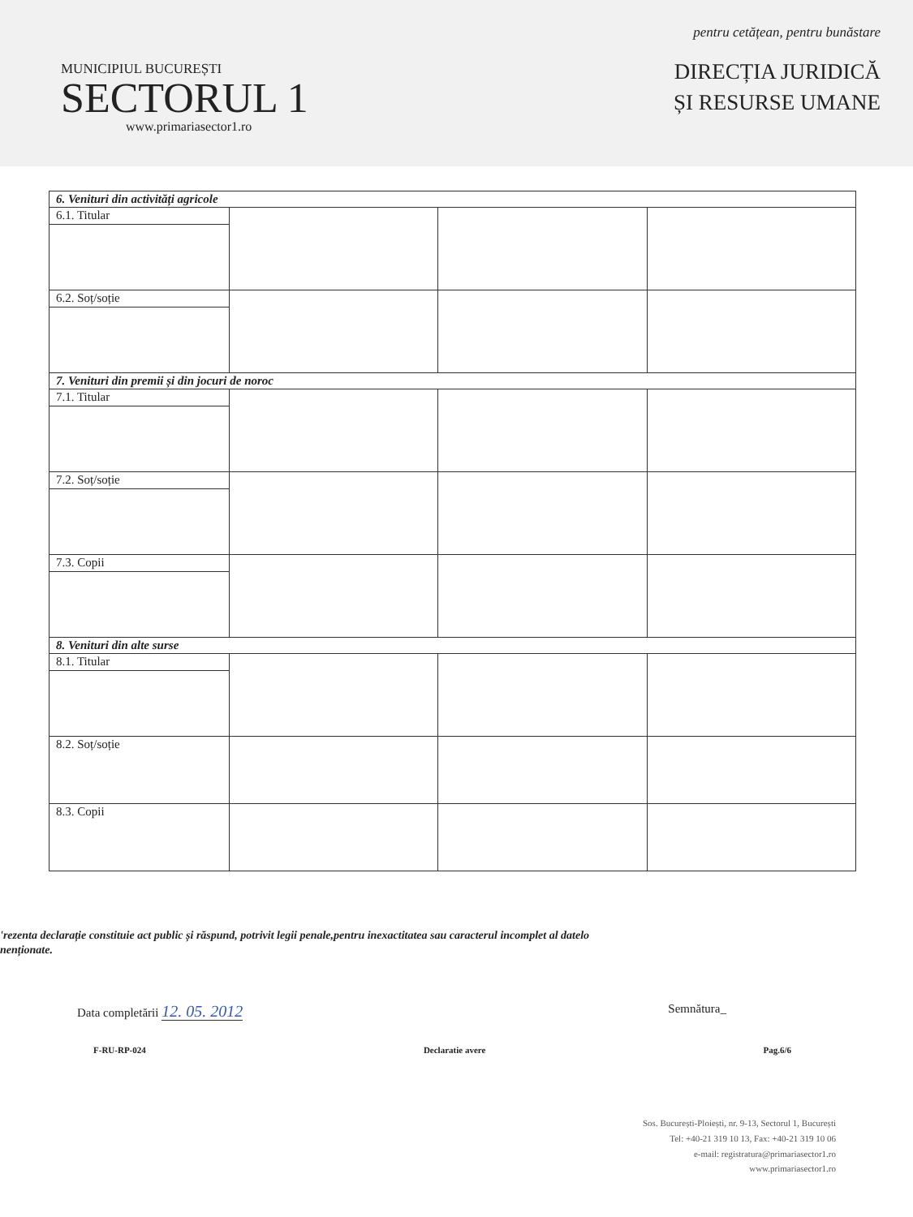MUNICIPIUL BUCUREȘTI
SECTORUL 1
www.primariasector1.ro
pentru cetățean, pentru bunăstare
DIRECȚIA JURIDICĂ
ȘI RESURSE UMANE
| 6. Venituri din activități agricole | | | |
| 6.1. Titular | | | |
| 6.2. Soț/soție | | | |
| 7. Venituri din premii și din jocuri de noroc | | | |
| 7.1. Titular | | | |
| 7.2. Soț/soție | | | |
| 7.3. Copii | | | |
| 8. Venituri din alte surse | | | |
| 8.1. Titular | | | |
| 8.2. Soț/soție | | | |
| 8.3. Copii | | | |
'rezenta declarație constituie act public și răspund, potrivit legii penale,pentru inexactitatea sau caracterul incomplet al datelo
nenționate.
Data completării 12. 05. 2012 Semnătura_
F-RU-RP-024 Declaratie avere Pag.6/6
Sos. București-Ploiești, nr. 9-13, Sectorul 1, București
Tel: +40-21 319 10 13, Fax: +40-21 319 10 06
e-mail: registratura@primariasector1.ro
www.primariasector1.ro